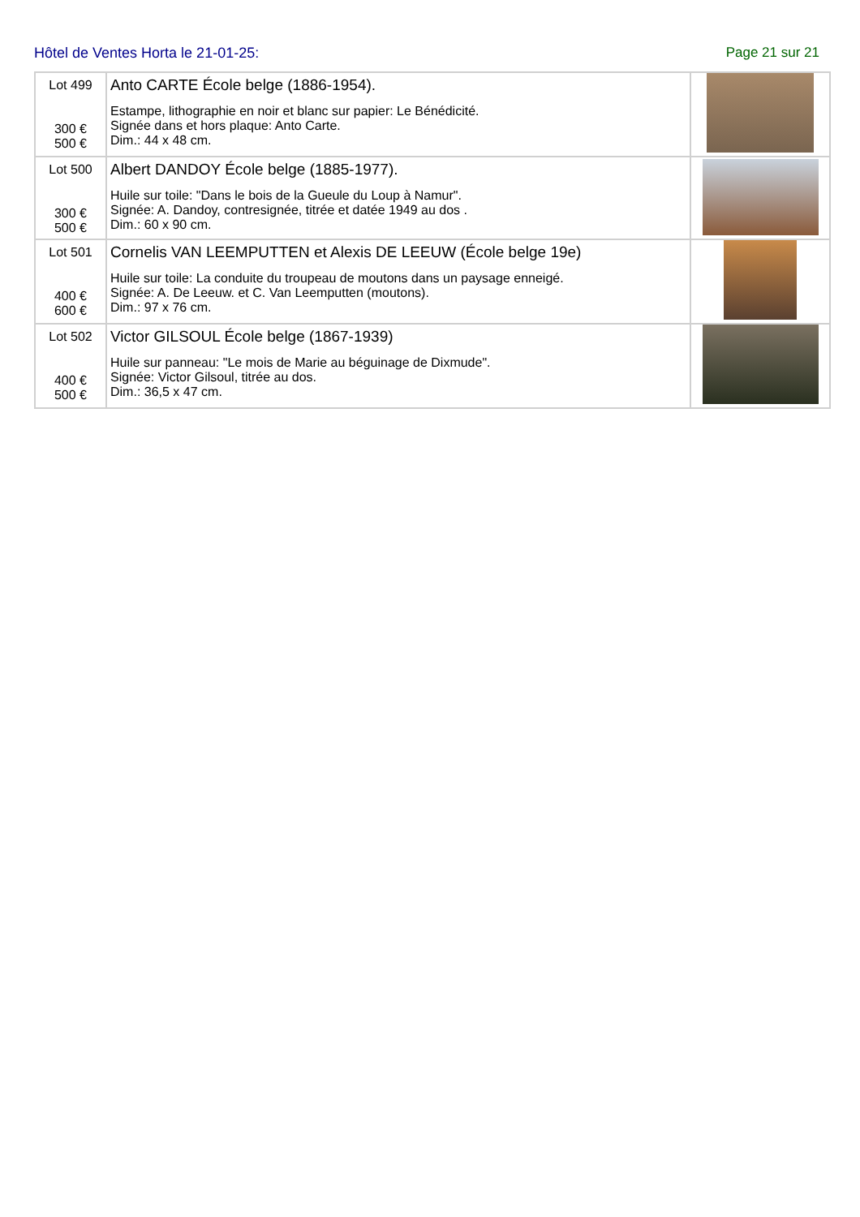Hôtel de Ventes Horta le 21-01-25: Page 21 sur 21
| Lot 499 300 € 500 € | Anto CARTE École belge (1886-1954). Estampe, lithographie en noir et blanc sur papier: Le Bénédicité. Signée dans et hors plaque: Anto Carte. Dim.: 44 x 48 cm. | |
| Lot 500 300 € 500 € | Albert DANDOY École belge (1885-1977). Huile sur toile: "Dans le bois de la Gueule du Loup à Namur". Signée: A. Dandoy, contresignée, titrée et datée 1949 au dos . Dim.: 60 x 90 cm. | |
| Lot 501 400 € 600 € | Cornelis VAN LEEMPUTTEN et Alexis DE LEEUW (École belge 19e) Huile sur toile: La conduite du troupeau de moutons dans un paysage enneigé. Signée: A. De Leeuw. et C. Van Leemputten (moutons). Dim.: 97 x 76 cm. | |
| Lot 502 400 € 500 € | Victor GILSOUL École belge (1867-1939) Huile sur panneau: "Le mois de Marie au béguinage de Dixmude". Signée: Victor Gilsoul, titrée au dos. Dim.: 36,5 x 47 cm. | |